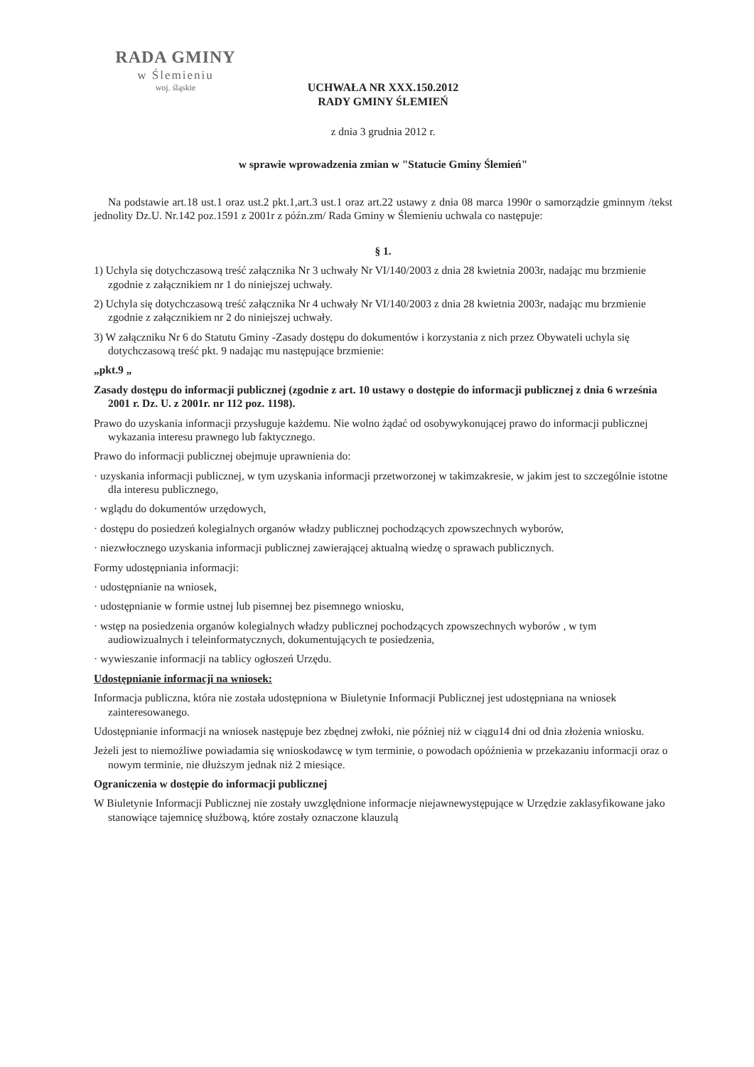RADA GMINY
w Ślemieniu
woj. śląskie
UCHWAŁA NR XXX.150.2012
RADY GMINY ŚLEMIEŃ
z dnia 3 grudnia 2012 r.
w sprawie wprowadzenia zmian w "Statucie Gminy Ślemień"
Na podstawie art.18 ust.1 oraz ust.2 pkt.1,art.3 ust.1 oraz art.22 ustawy z dnia 08 marca 1990r o samorządzie gminnym /tekst jednolity Dz.U. Nr.142 poz.1591 z 2001r z późn.zm/ Rada Gminy w Ślemieniu uchwala co następuje:
§ 1.
1) Uchyla się dotychczasową treść załącznika Nr 3 uchwały Nr VI/140/2003 z dnia 28 kwietnia 2003r, nadając mu brzmienie zgodnie z załącznikiem nr 1 do niniejszej uchwały.
2) Uchyla się dotychczasową treść załącznika Nr 4 uchwały Nr VI/140/2003 z dnia 28 kwietnia 2003r, nadając mu brzmienie zgodnie z załącznikiem nr 2 do niniejszej uchwały.
3) W załączniku Nr 6 do Statutu Gminy -Zasady dostępu do dokumentów i korzystania z nich przez Obywateli uchyla się dotychczasową treść pkt. 9 nadając mu następujące brzmienie:
„pkt.9 „
Zasady dostępu do informacji publicznej (zgodnie z art. 10 ustawy o dostępie do informacji publicznej z dnia 6 września 2001 r. Dz. U. z 2001r. nr 112 poz. 1198).
Prawo do uzyskania informacji przysługuje każdemu. Nie wolno żądać od osobywykonującej prawo do informacji publicznej wykazania interesu prawnego lub faktycznego.
Prawo do informacji publicznej obejmuje uprawnienia do:
· uzyskania informacji publicznej, w tym uzyskania informacji przetworzonej w takimzakresie, w jakim jest to szczególnie istotne dla interesu publicznego,
· wglądu do dokumentów urzędowych,
· dostępu do posiedzeń kolegialnych organów władzy publicznej pochodzących zpowszechnych wyborów,
· niezwłocznego uzyskania informacji publicznej zawierającej aktualną wiedzę o sprawach publicznych.
Formy udostępniania informacji:
· udostępnianie na wniosek,
· udostępnianie w formie ustnej lub pisemnej bez pisemnego wniosku,
· wstęp na posiedzenia organów kolegialnych władzy publicznej pochodzących zpowszechnych wyborów , w tym audiowizualnych i teleinformatycznych, dokumentujących te posiedzenia,
· wywieszanie informacji na tablicy ogłoszeń Urzędu.
Udostępnianie informacji na wniosek:
Informacja publiczna, która nie została udostępniona w Biuletynie Informacji Publicznej jest udostępniana na wniosek zainteresowanego.
Udostępnianie informacji na wniosek następuje bez zbędnej zwłoki, nie później niż w ciągu14 dni od dnia złożenia wniosku.
Jeżeli jest to niemożliwe powiadamia się wnioskodawcę w tym terminie, o powodach opóźnienia w przekazaniu informacji oraz o nowym terminie, nie dłuższym jednak niż 2 miesiące.
Ograniczenia w dostępie do informacji publicznej
W Biuletynie Informacji Publicznej nie zostały uwzględnione informacje niejawnewystępujące w Urzędzie zaklasyfikowane jako stanowiące tajemnicę służbową, które zostały oznaczone klauzulą